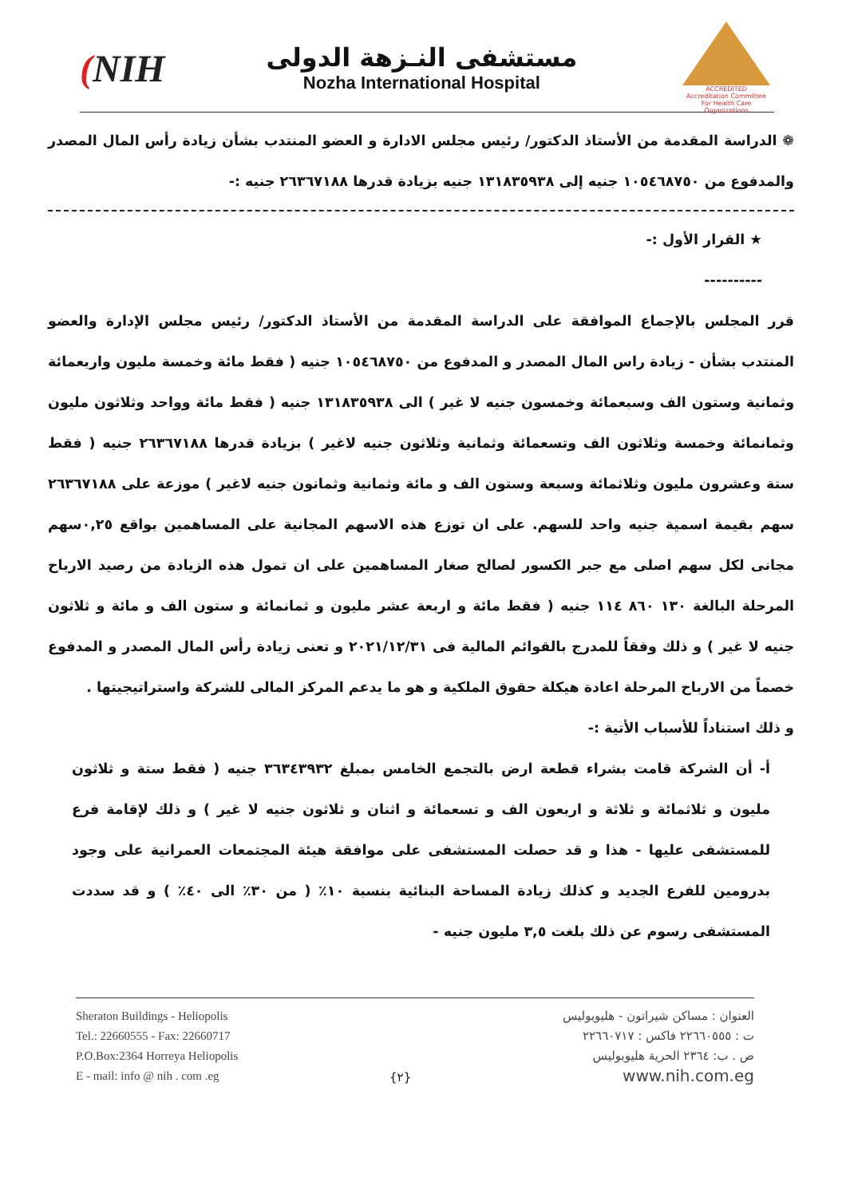(NIH
مستشفى النـزهة الدولى
Nozha International Hospital
ACCREDITED
Accreditation Committee
For Health Care Organizations
❁ الدراسة المقدمة من الأستاذ الدكتور/ رئيس مجلس الادارة و العضو المنتدب بشأن زيادة رأس المال المصدر والمدفوع من ١٠٥٤٦٨٧٥٠ جنيه إلى ١٣١٨٣٥٩٣٨ جنيه بزيادة قدرها ٢٦٣٦٧١٨٨ جنيه :-
★ القرار الأول :-
----------
قرر المجلس بالإجماع الموافقة على الدراسة المقدمة من الأستاذ الدكتور/ رئيس مجلس الإدارة والعضو المنتدب بشأن - زيادة راس المال المصدر و المدفوع من ١٠٥٤٦٨٧٥٠ جنيه ( فقط مائة وخمسة مليون واربعمائة وثمانية وستون الف وسبعمائة وخمسون جنيه لا غير ) الى ١٣١٨٣٥٩٣٨ جنيه ( فقط مائة وواحد وثلاثون مليون وثمانمائة وخمسة وثلاثون الف وتسعمائة وثمانية وثلاثون جنيه لاغير ) بزيادة قدرها ٢٦٣٦٧١٨٨ جنيه ( فقط ستة وعشرون مليون وثلاثمائة وسبعة وستون الف و مائة وثمانية وثمانون جنيه لاغير ) موزعة على ٢٦٣٦٧١٨٨ سهم بقيمة اسمية جنيه واحد للسهم. على ان توزع هذه الاسهم المجانية على المساهمين بواقع ٠,٢٥سهم مجانى لكل سهم اصلى مع جبر الكسور لصالح صغار المساهمين على ان تمول هذه الزيادة من رصيد الارباح المرحلة البالغة ١٣٠ ٨٦٠ ١١٤ جنيه ( فقط مائة و اربعة عشر مليون و ثمانمائة و ستون الف و مائة و ثلاثون جنيه لا غير ) و ذلك وفقاً للمدرج بالقوائم المالية فى ٢٠٢١/١٢/٣١ و تعنى زيادة رأس المال المصدر و المدفوع خصماً من الارباح المرحلة اعادة هيكلة حقوق الملكية و هو ما يدعم المركز المالى للشركة واستراتيجيتها .
و ذلك استناداً للأسباب الأتية :-
أ- أن الشركة قامت بشراء قطعة ارض بالتجمع الخامس بمبلغ ٣٦٣٤٣٩٣٢ جنيه ( فقط ستة و ثلاثون مليون و ثلاثمائة و ثلاثة و اربعون الف و تسعمائة و اثنان و ثلاثون جنيه لا غير ) و ذلك لإقامة فرع للمستشفى عليها - هذا و قد حصلت المستشفى على موافقة هيئة المجتمعات العمرانية على وجود بدرومين للفرع الجديد و كذلك زيادة المساحة البنائية بنسبة ١٠٪ ( من ٣٠٪ الى ٤٠٪ ) و قد سددت المستشفى رسوم عن ذلك بلغت ٣,٥ مليون جنيه -
Sheraton Buildings - Heliopolis
Tel.: 22660555 - Fax: 22660717
P.O.Box:2364 Horreya Heliopolis
E - mail: info @ nih . com .eg
{٢} العنوان : مساكن شيراتون - هليوبوليس
ت : ٢٢٦٦٠٥٥٥ فاكس : ٢٢٦٦٠٧١٧
ص . ب: ٢٣٦٤ الحرية هليوبوليس
www.nih.com.eg